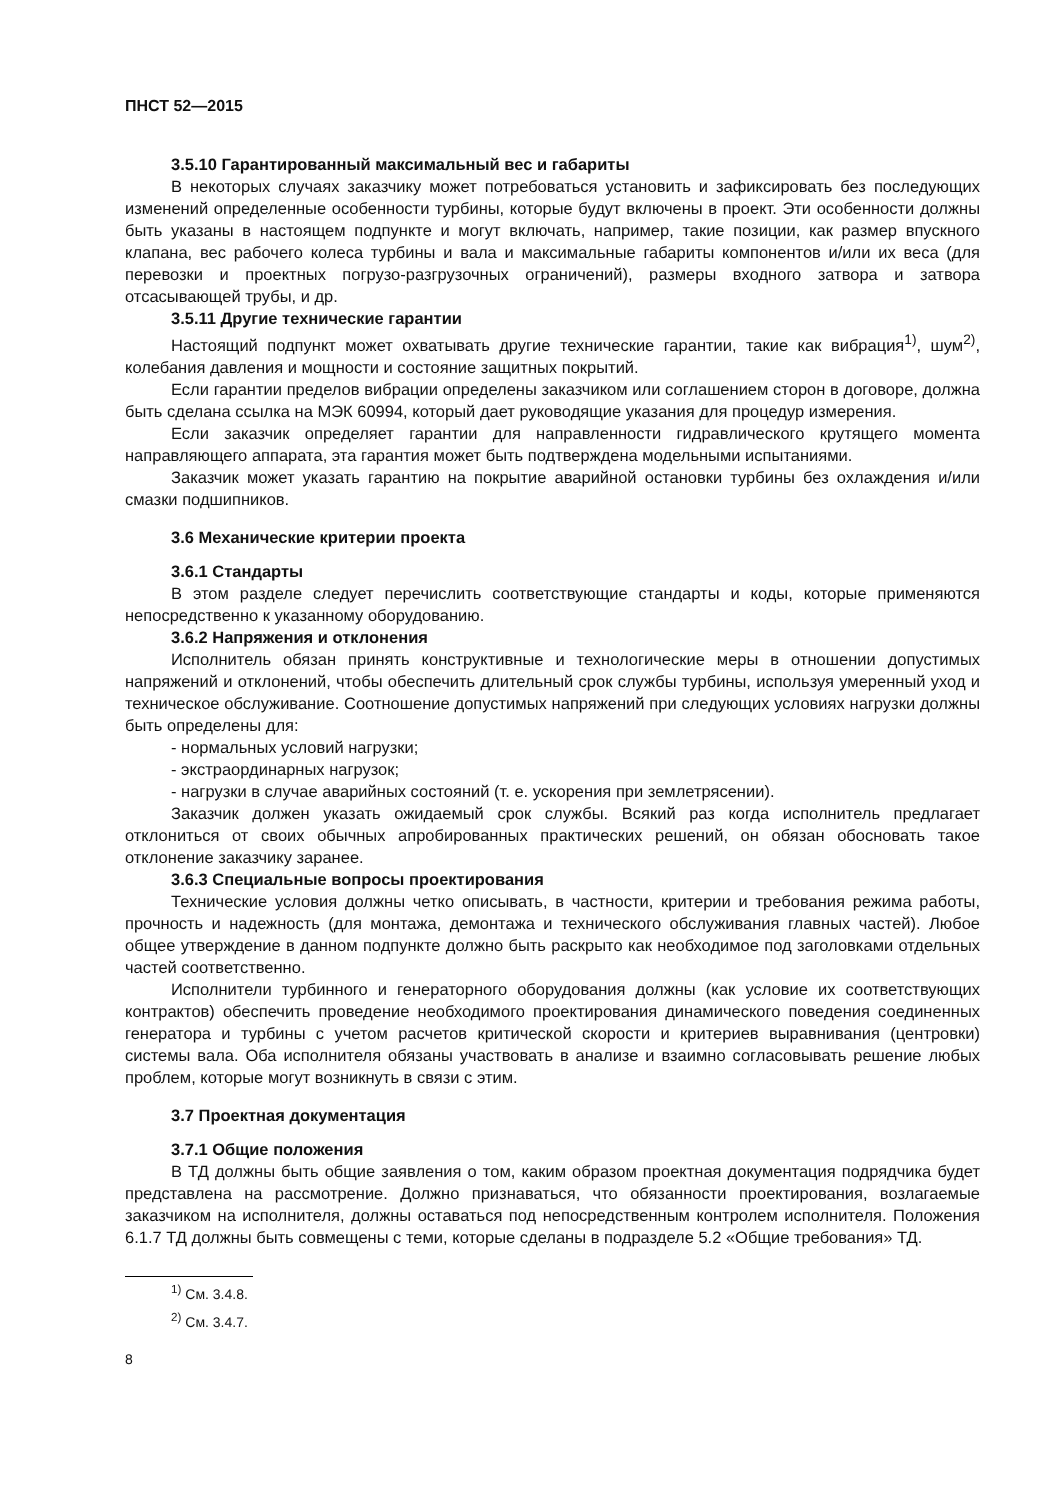ПНСТ 52—2015
3.5.10 Гарантированный максимальный вес и габариты
В некоторых случаях заказчику может потребоваться установить и зафиксировать без последующих изменений определенные особенности турбины, которые будут включены в проект. Эти особенности должны быть указаны в настоящем подпункте и могут включать, например, такие позиции, как размер впускного клапана, вес рабочего колеса турбины и вала и максимальные габариты компонентов и/или их веса (для перевозки и проектных погрузо-разгрузочных ограничений), размеры входного затвора и затвора отсасывающей трубы, и др.
3.5.11 Другие технические гарантии
Настоящий подпункт может охватывать другие технические гарантии, такие как вибрация<sup>1)</sup>, шум<sup>2)</sup>, колебания давления и мощности и состояние защитных покрытий.
Если гарантии пределов вибрации определены заказчиком или соглашением сторон в договоре, должна быть сделана ссылка на МЭК 60994, который дает руководящие указания для процедур измерения.
Если заказчик определяет гарантии для направленности гидравлического крутящего момента направляющего аппарата, эта гарантия может быть подтверждена модельными испытаниями.
Заказчик может указать гарантию на покрытие аварийной остановки турбины без охлаждения и/или смазки подшипников.
3.6 Механические критерии проекта
3.6.1 Стандарты
В этом разделе следует перечислить соответствующие стандарты и коды, которые применяются непосредственно к указанному оборудованию.
3.6.2 Напряжения и отклонения
Исполнитель обязан принять конструктивные и технологические меры в отношении допустимых напряжений и отклонений, чтобы обеспечить длительный срок службы турбины, используя умеренный уход и техническое обслуживание. Соотношение допустимых напряжений при следующих условиях нагрузки должны быть определены для:
- нормальных условий нагрузки;
- экстраординарных нагрузок;
- нагрузки в случае аварийных состояний (т. е. ускорения при землетрясении).
Заказчик должен указать ожидаемый срок службы. Всякий раз когда исполнитель предлагает отклониться от своих обычных апробированных практических решений, он обязан обосновать такое отклонение заказчику заранее.
3.6.3 Специальные вопросы проектирования
Технические условия должны четко описывать, в частности, критерии и требования режима работы, прочность и надежность (для монтажа, демонтажа и технического обслуживания главных частей). Любое общее утверждение в данном подпункте должно быть раскрыто как необходимое под заголовками отдельных частей соответственно.
Исполнители турбинного и генераторного оборудования должны (как условие их соответствующих контрактов) обеспечить проведение необходимого проектирования динамического поведения соединенных генератора и турбины с учетом расчетов критической скорости и критериев выравнивания (центровки) системы вала. Оба исполнителя обязаны участвовать в анализе и взаимно согласовывать решение любых проблем, которые могут возникнуть в связи с этим.
3.7 Проектная документация
3.7.1 Общие положения
В ТД должны быть общие заявления о том, каким образом проектная документация подрядчика будет представлена на рассмотрение. Должно признаваться, что обязанности проектирования, возлагаемые заказчиком на исполнителя, должны оставаться под непосредственным контролем исполнителя. Положения 6.1.7 ТД должны быть совмещены с теми, которые сделаны в подразделе 5.2 «Общие требования» ТД.
<sup>1)</sup> См. 3.4.8.
<sup>2)</sup> См. 3.4.7.
8